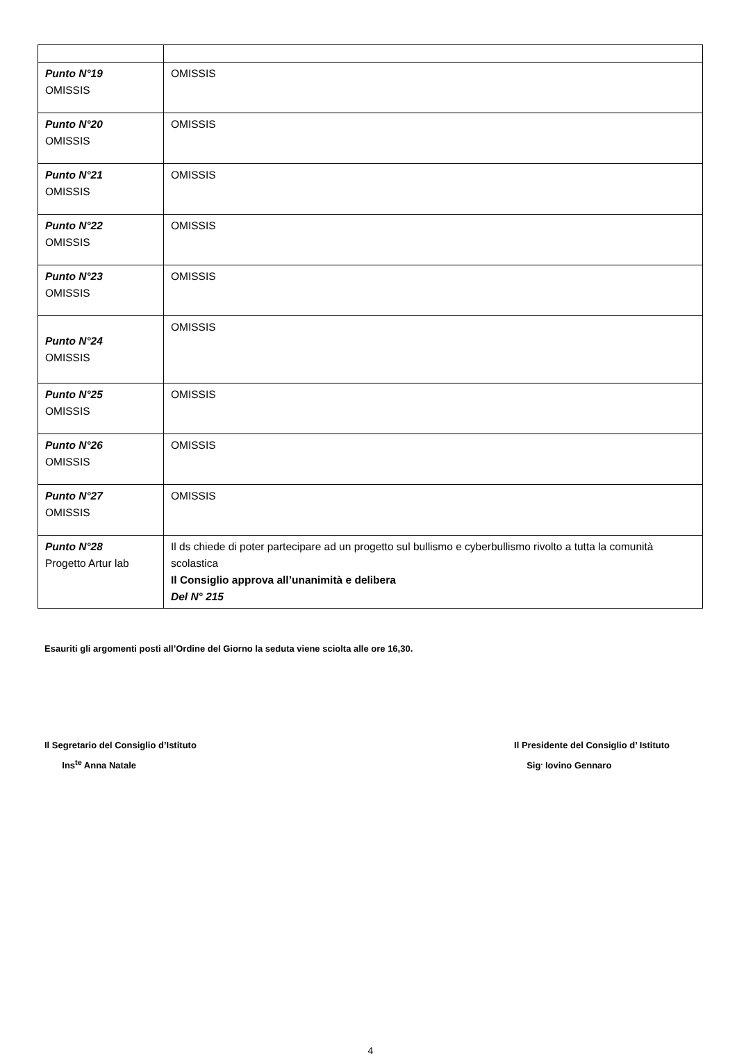| Punto N°19 OMISSIS | OMISSIS |
| Punto N°20 OMISSIS | OMISSIS |
| Punto N°21 OMISSIS | OMISSIS |
| Punto N°22 OMISSIS | OMISSIS |
| Punto N°23 OMISSIS | OMISSIS |
| Punto N°24 OMISSIS | OMISSIS |
| Punto N°25 OMISSIS | OMISSIS |
| Punto N°26 OMISSIS | OMISSIS |
| Punto N°27 OMISSIS | OMISSIS |
| Punto N°28 Progetto Artur lab | Il ds chiede di poter partecipare ad un progetto sul bullismo e cyberbullismo rivolto a tutta la comunità scolastica Il Consiglio approva all’unanimità e delibera Del N° 215 |
Esauriti gli argomenti posti all’Ordine del Giorno la seduta viene sciolta alle ore 16,30.
Il Segretario del Consiglio d’Istituto
Ins<sup>te</sup> Anna Natale
Il Presidente del Consiglio d’ Istituto
Sig<sup>.</sup> Iovino Gennaro
4